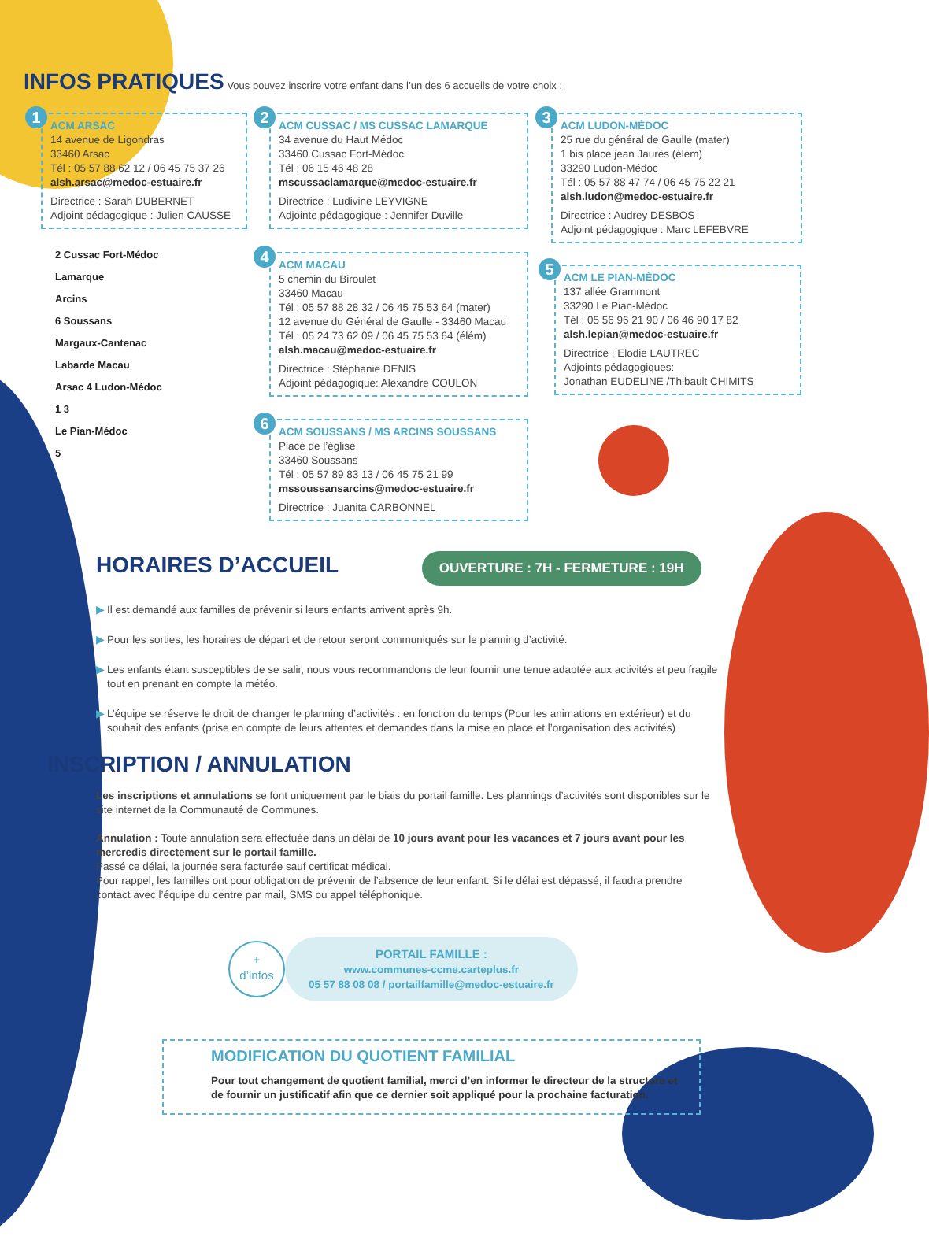INFOS PRATIQUES
Vous pouvez inscrire votre enfant dans l’un des 6 accueils de votre choix :
1
ACM ARSAC
14 avenue de Ligondras
33460 Arsac
Tél : 05 57 88 62 12 / 06 45 75 37 26
alsh.arsac@medoc-estuaire.fr
Directrice : Sarah DUBERNET
Adjoint pédagogique : Julien CAUSSE
2
ACM CUSSAC / MS CUSSAC LAMARQUE
34 avenue du Haut Médoc
33460 Cussac Fort-Médoc
Tél : 06 15 46 48 28
mscussaclamarque@medoc-estuaire.fr
Directrice : Ludivine LEYVIGNE
Adjointe pédagogique : Jennifer Duville
3
ACM LUDON-MÉDOC
25 rue du général de Gaulle (mater)
1 bis place jean Jaurès (élém)
33290 Ludon-Médoc
Tél : 05 57 88 47 74 / 06 45 75 22 21
alsh.ludon@medoc-estuaire.fr
Directrice : Audrey DESBOS
Adjoint pédagogique : Marc LEFEBVRE
2 Cussac Fort-Médoc
Lamarque
Arcins
6 Soussans
Margaux-Cantenac
Labarde Macau
Arsac 4 Ludon-Médoc
1 3
Le Pian-Médoc
5
4
ACM MACAU
5 chemin du Biroulet
33460 Macau
Tél : 05 57 88 28 32 / 06 45 75 53 64 (mater)
12 avenue du Général de Gaulle - 33460 Macau
Tél : 05 24 73 62 09 / 06 45 75 53 64 (élém)
alsh.macau@medoc-estuaire.fr
Directrice : Stéphanie DENIS
Adjoint pédagogique: Alexandre COULON
5
ACM LE PIAN-MÉDOC
137 allée Grammont
33290 Le Pian-Médoc
Tél : 05 56 96 21 90 / 06 46 90 17 82
alsh.lepian@medoc-estuaire.fr
Directrice : Elodie LAUTREC
Adjoints pédagogiques:
Jonathan EUDELINE /Thibault CHIMITS
6
ACM SOUSSANS / MS ARCINS SOUSSANS
Place de l’église
33460 Soussans
Tél : 05 57 89 83 13 / 06 45 75 21 99
mssoussansarcins@medoc-estuaire.fr
Directrice : Juanita CARBONNEL
HORAIRES D’ACCUEIL
OUVERTURE : 7H - FERMETURE : 19H
▶ Il est demandé aux familles de prévenir si leurs enfants arrivent après 9h.
▶ Pour les sorties, les horaires de départ et de retour seront communiqués sur le planning d’activité.
▶ Les enfants étant susceptibles de se salir, nous vous recommandons de leur fournir une tenue adaptée aux activités et peu fragile tout en prenant en compte la météo.
▶ L’équipe se réserve le droit de changer le planning d’activités : en fonction du temps (Pour les animations en extérieur) et du souhait des enfants (prise en compte de leurs attentes et demandes dans la mise en place et l’organisation des activités)
INSCRIPTION / ANNULATION
Les inscriptions et annulations se font uniquement par le biais du portail famille. Les plannings d’activités sont disponibles sur le site internet de la Communauté de Communes.
Annulation : Toute annulation sera effectuée dans un délai de 10 jours avant pour les vacances et 7 jours avant pour les mercredis directement sur le portail famille.
Passé ce délai, la journée sera facturée sauf certificat médical.
Pour rappel, les familles ont pour obligation de prévenir de l’absence de leur enfant. Si le délai est dépassé, il faudra prendre contact avec l’équipe du centre par mail, SMS ou appel téléphonique.
+
d’infos
PORTAIL FAMILLE :
www.communes-ccme.carteplus.fr
05 57 88 08 08 / portailfamille@medoc-estuaire.fr
MODIFICATION DU QUOTIENT FAMILIAL
Pour tout changement de quotient familial, merci d’en informer le directeur de la structure et de fournir un justificatif afin que ce dernier soit appliqué pour la prochaine facturation.